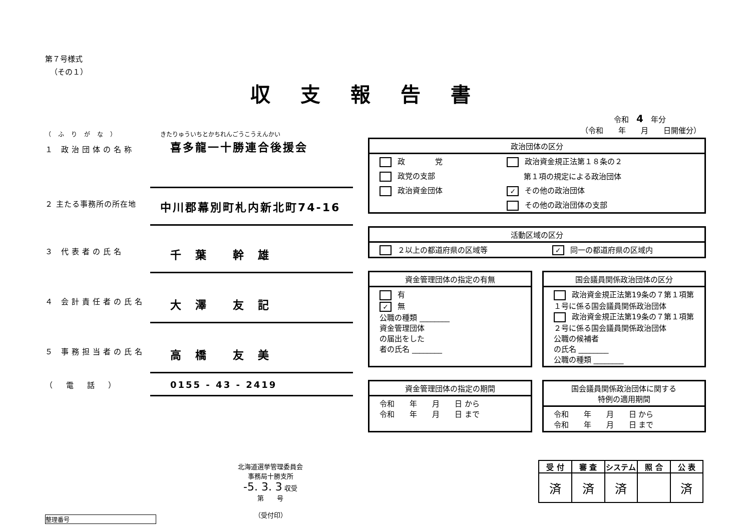第７号様式
（その１）
収支報告書
令和　4　年分
（ふりがな） きたりゅういちとかちれんごうこうえんかい
１ 政治団体の名称 喜多龍一十勝連合後援会
２ 主たる事務所の所在地 中川郡幕別町札内新北町74-16
３ 代表者の氏名 千　葉　　幹　雄
４ 会計責任者の氏名 大　澤　　友　記
５ 事務担当者の氏名 高　橋　　友　美
（　電　話　） 0155 - 43 - 2419
北海道選挙管理委員会
事務局十勝支所
-5. 3. 3 収受
第　　号
（受付印）
整理番号
（令和　　年　　月　　日開催分）
| 政治団体の区分 | |
| --- | --- |
| 政 党 | 政治資金規正法第１８条の２ |
| 政党の支部 | 第１項の規定による政治団体 |
| 政治資金団体 | ✓ その他の政治団体 |
| | その他の政治団体の支部 |
| 活動区域の区分 | |
| --- | --- |
| ２以上の都道府県の区域等 | ✓ 同一の都道府県の区域内 |
| 資金管理団体の指定の有無 |
| --- |
| 有 ✓ 無 公職の種類 ________ 資金管理団体 の届出をした 者の氏名 ________ |
| 国会議員関係政治団体の区分 |
| --- |
| 政治資金規正法第19条の７第１項第１号に係る国会議員関係政治団体 政治資金規正法第19条の７第１項第２号に係る国会議員関係政治団体 公職の候補者 の氏名 ________ 公職の種類 ________ |
| 資金管理団体の指定の期間 |
| --- |
| 令和 年 月 日 から 令和 年 月 日 まで |
| 国会議員関係政治団体に関する 特例の適用期間 |
| --- |
| 令和 年 月 日 から 令和 年 月 日 まで |
| 受 付 | 審 査 | システム | 照 合 | 公 表 |
| --- | --- | --- | --- | --- |
| 済 | 済 | 済 | | 済 |